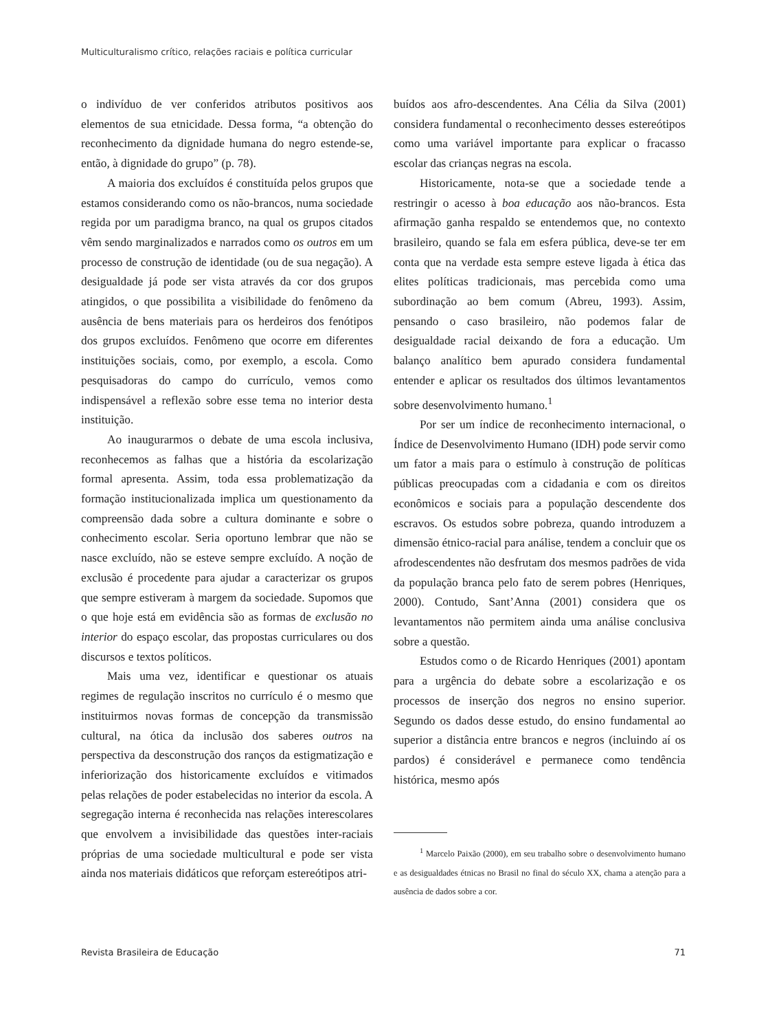Multiculturalismo crítico, relações raciais e política curricular
o indivíduo de ver conferidos atributos positivos aos elementos de sua etnicidade. Dessa forma, “a obtenção do reconhecimento da dignidade humana do negro estende-se, então, à dignidade do grupo” (p. 78).
A maioria dos excluídos é constituída pelos grupos que estamos considerando como os não-brancos, numa sociedade regida por um paradigma branco, na qual os grupos citados vêm sendo marginalizados e narrados como os outros em um processo de construção de identidade (ou de sua negação). A desigualdade já pode ser vista através da cor dos grupos atingidos, o que possibilita a visibilidade do fenômeno da ausência de bens materiais para os herdeiros dos fenótipos dos grupos excluídos. Fenômeno que ocorre em diferentes instituições sociais, como, por exemplo, a escola. Como pesquisadoras do campo do currículo, vemos como indispensável a reflexão sobre esse tema no interior desta instituição.
Ao inaugurarmos o debate de uma escola inclusiva, reconhecemos as falhas que a história da escolarização formal apresenta. Assim, toda essa problematização da formação institucionalizada implica um questionamento da compreensão dada sobre a cultura dominante e sobre o conhecimento escolar. Seria oportuno lembrar que não se nasce excluído, não se esteve sempre excluído. A noção de exclusão é procedente para ajudar a caracterizar os grupos que sempre estiveram à margem da sociedade. Supomos que o que hoje está em evidência são as formas de exclusão no interior do espaço escolar, das propostas curriculares ou dos discursos e textos políticos.
Mais uma vez, identificar e questionar os atuais regimes de regulação inscritos no currículo é o mesmo que instituirmos novas formas de concepção da transmissão cultural, na ótica da inclusão dos saberes outros na perspectiva da desconstrução dos ranços da estigmatização e inferiorização dos historicamente excluídos e vitimados pelas relações de poder estabelecidas no interior da escola. A segregação interna é reconhecida nas relações interescolares que envolvem a invisibilidade das questões inter-raciais próprias de uma sociedade multicultural e pode ser vista ainda nos materiais didáticos que reforçam estereótipos atri-
buídos aos afro-descendentes. Ana Célia da Silva (2001) considera fundamental o reconhecimento desses estereótipos como uma variável importante para explicar o fracasso escolar das crianças negras na escola.
Historicamente, nota-se que a sociedade tende a restringir o acesso à boa educação aos não-brancos. Esta afirmação ganha respaldo se entendemos que, no contexto brasileiro, quando se fala em esfera pública, deve-se ter em conta que na verdade esta sempre esteve ligada à ética das elites políticas tradicionais, mas percebida como uma subordinação ao bem comum (Abreu, 1993). Assim, pensando o caso brasileiro, não podemos falar de desigualdade racial deixando de fora a educação. Um balanço analítico bem apurado considera fundamental entender e aplicar os resultados dos últimos levantamentos sobre desenvolvimento humano.<sup>1</sup>
Por ser um índice de reconhecimento internacional, o Índice de Desenvolvimento Humano (IDH) pode servir como um fator a mais para o estímulo à construção de políticas públicas preocupadas com a cidadania e com os direitos econômicos e sociais para a população descendente dos escravos. Os estudos sobre pobreza, quando introduzem a dimensão étnico-racial para análise, tendem a concluir que os afrodescendentes não desfrutam dos mesmos padrões de vida da população branca pelo fato de serem pobres (Henriques, 2000). Contudo, Sant’Anna (2001) considera que os levantamentos não permitem ainda uma análise conclusiva sobre a questão.
Estudos como o de Ricardo Henriques (2001) apontam para a urgência do debate sobre a escolarização e os processos de inserção dos negros no ensino superior. Segundo os dados desse estudo, do ensino fundamental ao superior a distância entre brancos e negros (incluindo aí os pardos) é considerável e permanece como tendência histórica, mesmo após
<sup>1</sup> Marcelo Paixão (2000), em seu trabalho sobre o desenvolvimento humano e as desigualdades étnicas no Brasil no final do século XX, chama a atenção para a ausência de dados sobre a cor.
Revista Brasileira de Educação 71